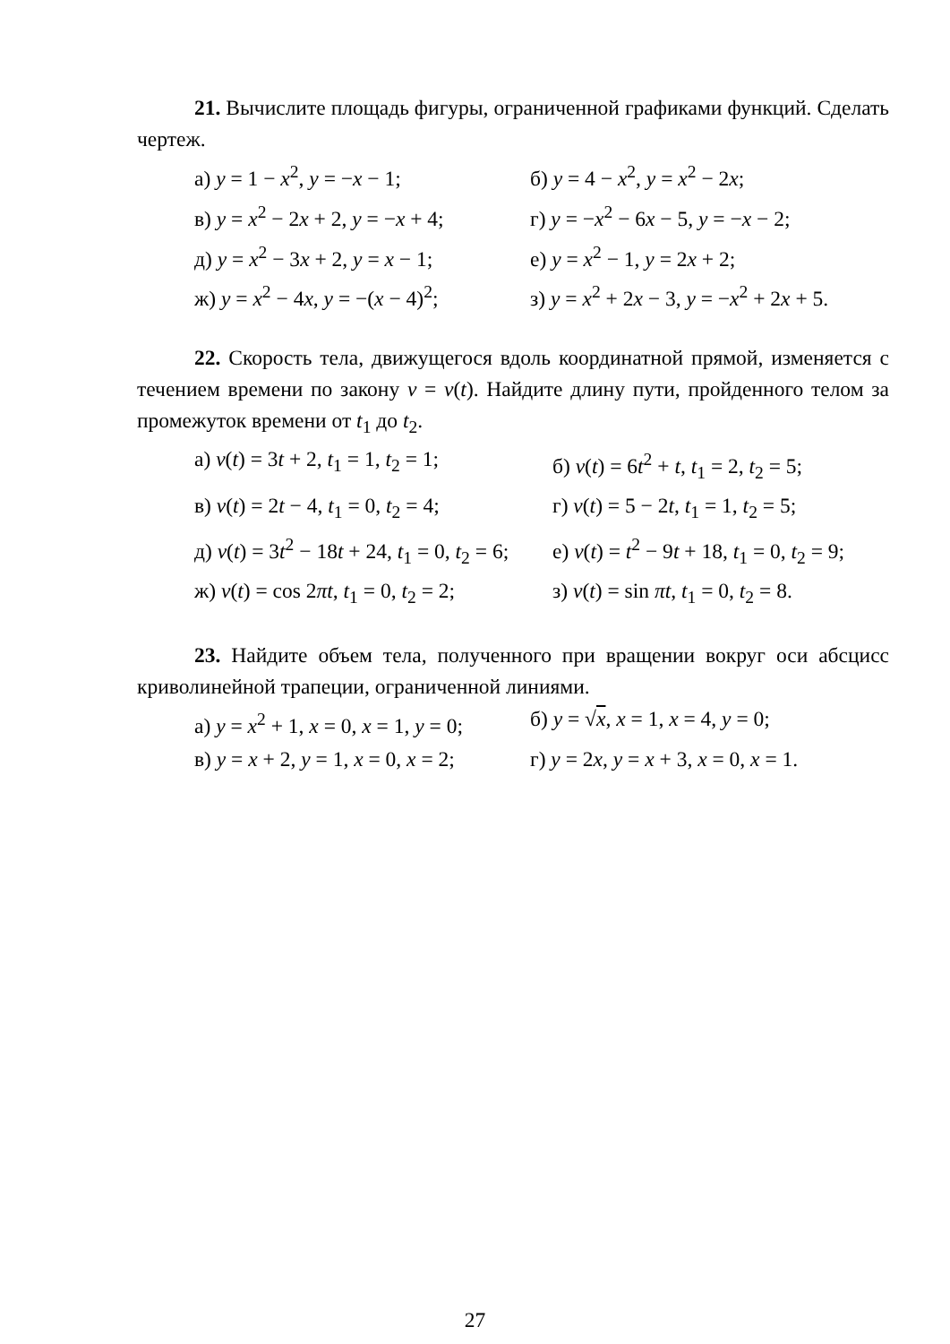21. Вычислите площадь фигуры, ограниченной графиками функций. Сделать чертеж.
а) y = 1 − x<sup>2</sup>, y = −x − 1; б) y = 4 − x<sup>2</sup>, y = x<sup>2</sup> − 2x;
в) y = x<sup>2</sup> − 2x + 2, y = −x + 4;
г) y = −x<sup>2</sup> − 6x − 5, y = −x − 2;
д) y = x<sup>2</sup> − 3x + 2, y = x − 1;
е) y = x<sup>2</sup> − 1, y = 2x + 2;
ж) y = x<sup>2</sup> − 4x, y = −(x − 4)<sup>2</sup>;
з) y = x<sup>2</sup> + 2x − 3, y = −x<sup>2</sup> + 2x + 5.
22. Скорость тела, движущегося вдоль координатной прямой, изменяется с течением времени по закону v = v(t). Найдите длину пути, пройденного телом за промежуток времени от t<sub>1</sub> до t<sub>2</sub>.
а) v(t) = 3t + 2, t<sub>1</sub> = 1, t<sub>2</sub> = 1;
б) v(t) = 6t<sup>2</sup> + t, t<sub>1</sub> = 2, t<sub>2</sub> = 5;
в) v(t) = 2t − 4, t<sub>1</sub> = 0, t<sub>2</sub> = 4;
г) v(t) = 5 − 2t, t<sub>1</sub> = 1, t<sub>2</sub> = 5;
д) v(t) = 3t<sup>2</sup> − 18t + 24, t<sub>1</sub> = 0, t<sub>2</sub> = 6;
е) v(t) = t<sup>2</sup> − 9t + 18, t<sub>1</sub> = 0, t<sub>2</sub> = 9;
ж) v(t) = cos 2πt, t<sub>1</sub> = 0, t<sub>2</sub> = 2;
з) v(t) = sin πt, t<sub>1</sub> = 0, t<sub>2</sub> = 8.
23. Найдите объем тела, полученного при вращении вокруг оси абсцисс криволинейной трапеции, ограниченной линиями.
а) y = x<sup>2</sup> + 1, x = 0, x = 1, y = 0;
б) y = √x, x = 1, x = 4, y = 0;
в) y = x + 2, y = 1, x = 0, x = 2;
г) y = 2x, y = x + 3, x = 0, x = 1.
27